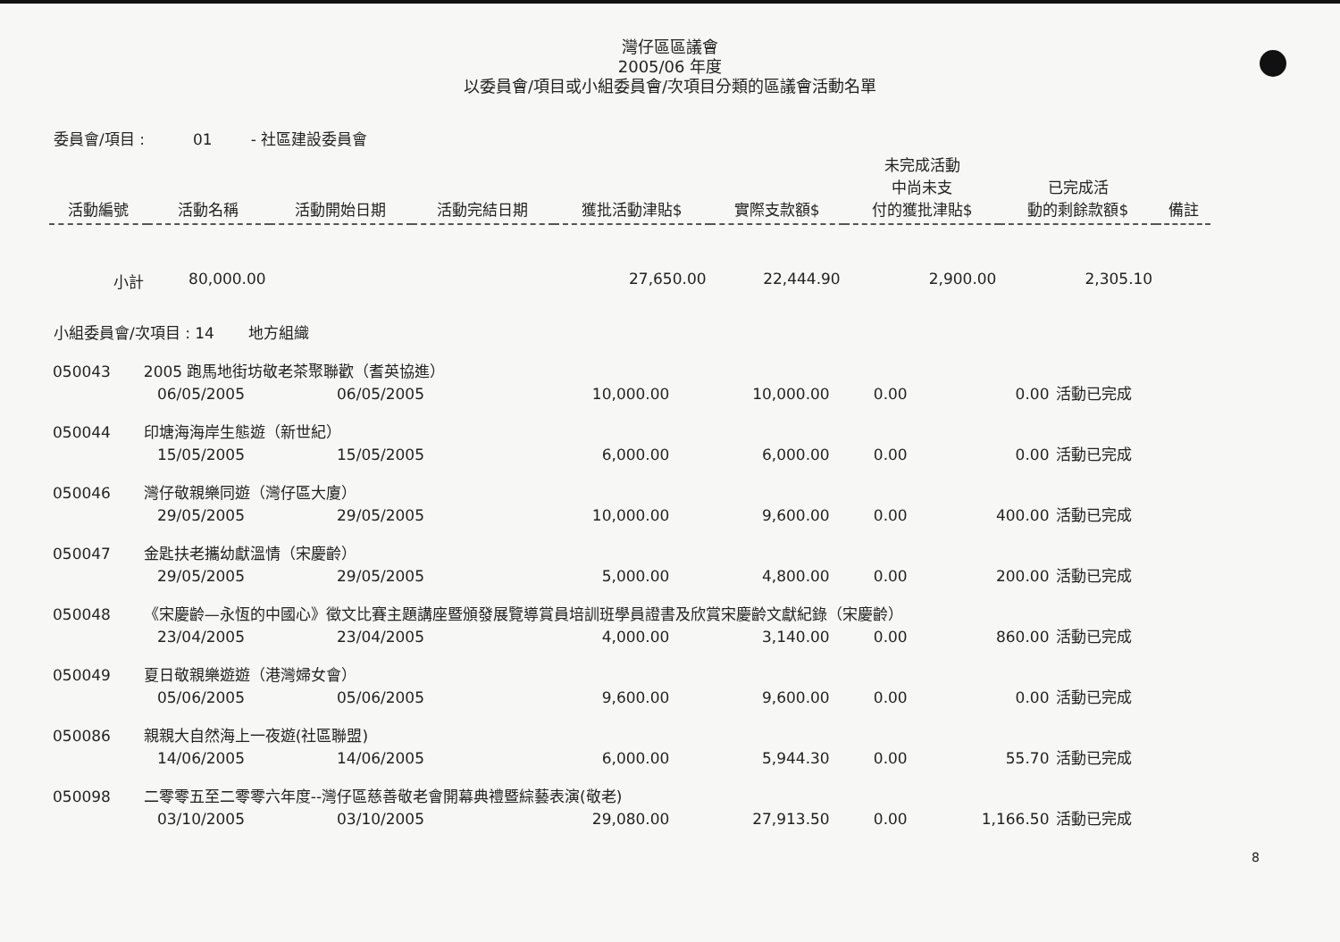灣仔區區議會
2005/06 年度
以委員會/項目或小組委員會/次項目分類的區議會活動名單
委員會/項目 : 01 - 社區建設委員會
| 活動編號 | 活動名稱 | 活動開始日期 | 活動完結日期 | 獲批活動津貼$ | 實際支款額$ | 未完成活動 中尚未支 付的獲批津貼$ | 已完成活 動的剩餘款額$ | 備註 |
| --- | --- | --- | --- | --- | --- | --- | --- | --- |
| 小計 | 80,000.00 | | | 27,650.00 | 22,444.90 | 2,900.00 | 2,305.10 | |
小組委員會/次項目 : 14 地方組織
| 050043 | 2005 跑馬地街坊敬老茶聚聯歡（耆英協進） | | | | | | | |
| | | 06/05/2005 | 06/05/2005 | 10,000.00 | 10,000.00 | 0.00 | 0.00 | 活動已完成 |
| 050044 | 印塘海海岸生態遊（新世紀） | | | | | | | |
| | | 15/05/2005 | 15/05/2005 | 6,000.00 | 6,000.00 | 0.00 | 0.00 | 活動已完成 |
| 050046 | 灣仔敬親樂同遊（灣仔區大廈） | | | | | | | |
| | | 29/05/2005 | 29/05/2005 | 10,000.00 | 9,600.00 | 0.00 | 400.00 | 活動已完成 |
| 050047 | 金匙扶老攜幼獻溫情（宋慶齡） | | | | | | | |
| | | 29/05/2005 | 29/05/2005 | 5,000.00 | 4,800.00 | 0.00 | 200.00 | 活動已完成 |
| 050048 | 《宋慶齡—永恆的中國心》徵文比賽主題講座暨頒發展覽導賞員培訓班學員證書及欣賞宋慶齡文獻紀錄（宋慶齡） | | | | | | | |
| | | 23/04/2005 | 23/04/2005 | 4,000.00 | 3,140.00 | 0.00 | 860.00 | 活動已完成 |
| 050049 | 夏日敬親樂遊遊（港灣婦女會） | | | | | | | |
| | | 05/06/2005 | 05/06/2005 | 9,600.00 | 9,600.00 | 0.00 | 0.00 | 活動已完成 |
| 050086 | 親親大自然海上一夜遊(社區聯盟) | | | | | | | |
| | | 14/06/2005 | 14/06/2005 | 6,000.00 | 5,944.30 | 0.00 | 55.70 | 活動已完成 |
| 050098 | 二零零五至二零零六年度--灣仔區慈善敬老會開幕典禮暨綜藝表演(敬老) | | | | | | | |
| | | 03/10/2005 | 03/10/2005 | 29,080.00 | 27,913.50 | 0.00 | 1,166.50 | 活動已完成 |
8